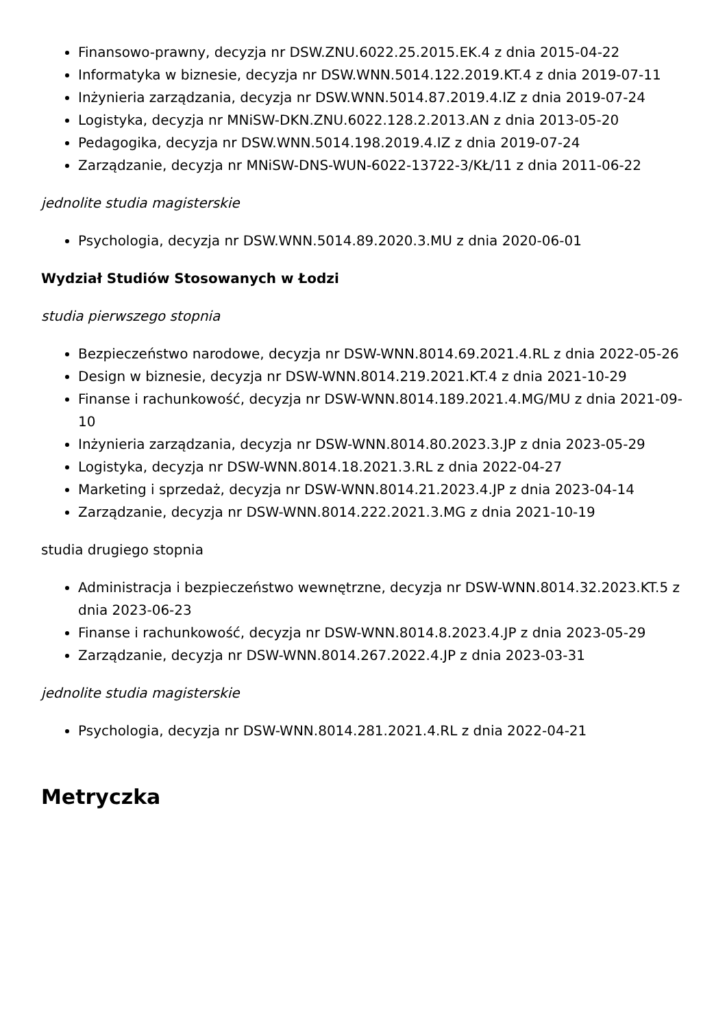Finansowo-prawny, decyzja nr DSW.ZNU.6022.25.2015.EK.4 z dnia 2015-04-22
Informatyka w biznesie, decyzja nr DSW.WNN.5014.122.2019.KT.4 z dnia 2019-07-11
Inżynieria zarządzania, decyzja nr DSW.WNN.5014.87.2019.4.IZ z dnia 2019-07-24
Logistyka, decyzja nr MNiSW-DKN.ZNU.6022.128.2.2013.AN z dnia 2013-05-20
Pedagogika, decyzja nr DSW.WNN.5014.198.2019.4.IZ z dnia 2019-07-24
Zarządzanie, decyzja nr MNiSW-DNS-WUN-6022-13722-3/KŁ/11 z dnia 2011-06-22
jednolite studia magisterskie
Psychologia, decyzja nr DSW.WNN.5014.89.2020.3.MU z dnia 2020-06-01
Wydział Studiów Stosowanych w Łodzi
studia pierwszego stopnia
Bezpieczeństwo narodowe, decyzja nr DSW-WNN.8014.69.2021.4.RL z dnia 2022-05-26
Design w biznesie, decyzja nr DSW-WNN.8014.219.2021.KT.4 z dnia 2021-10-29
Finanse i rachunkowość, decyzja nr DSW-WNN.8014.189.2021.4.MG/MU z dnia 2021-09-10
Inżynieria zarządzania, decyzja nr DSW-WNN.8014.80.2023.3.JP z dnia 2023-05-29
Logistyka, decyzja nr DSW-WNN.8014.18.2021.3.RL z dnia 2022-04-27
Marketing i sprzedaż, decyzja nr DSW-WNN.8014.21.2023.4.JP z dnia 2023-04-14
Zarządzanie, decyzja nr DSW-WNN.8014.222.2021.3.MG z dnia 2021-10-19
studia drugiego stopnia
Administracja i bezpieczeństwo wewnętrzne, decyzja nr DSW-WNN.8014.32.2023.KT.5 z dnia 2023-06-23
Finanse i rachunkowość, decyzja nr DSW-WNN.8014.8.2023.4.JP z dnia 2023-05-29
Zarządzanie, decyzja nr DSW-WNN.8014.267.2022.4.JP z dnia 2023-03-31
jednolite studia magisterskie
Psychologia, decyzja nr DSW-WNN.8014.281.2021.4.RL z dnia 2022-04-21
Metryczka